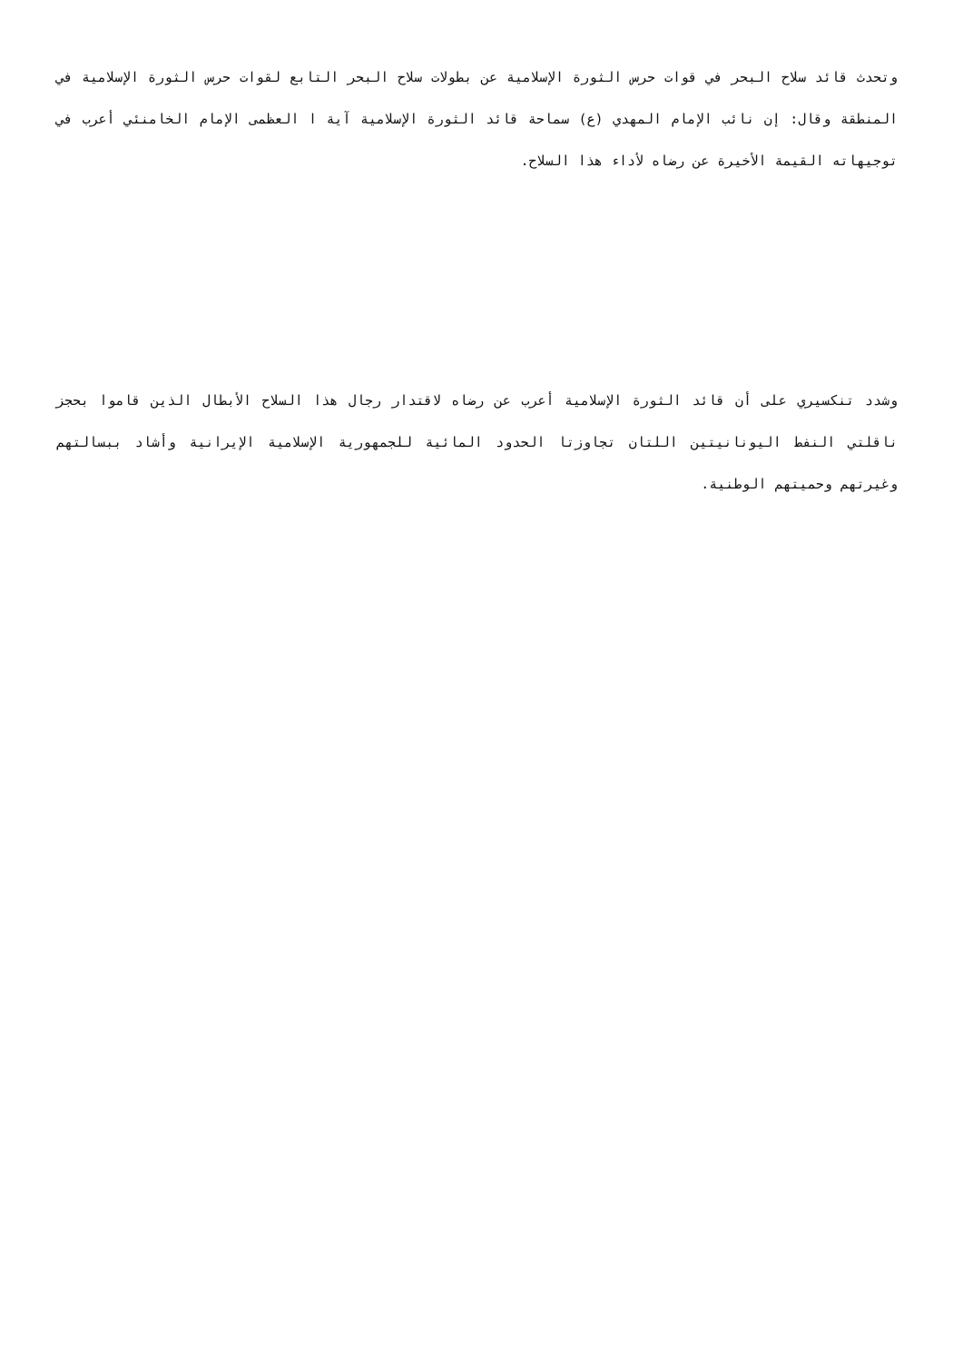وتحدث قائد سلاح البحر في قوات حرس الثورة الإسلامية عن بطولات سلاح البحر التابع لقوات حرس الثورة الإسلامية في المنطقة وقال: إن نائب الإمام المهدي (ع) سماحة قائد الثورة الإسلامية آية ا العظمى الإمام الخامنئي أعرب في توجيهاته القيمة الأخيرة عن رضاه لأداء هذا السلاح.
وشدد تنكسيري على أن قائد الثورة الإسلامية أعرب عن رضاه لاقتدار رجال هذا السلاح الأبطال الذين قاموا بحجز ناقلتي النفط اليونانيتين اللتان تجاوزتا الحدود المائية للجمهورية الإسلامية الإيرانية وأشاد ببسالتهم وغيرتهم وحميتهم الوطنية.